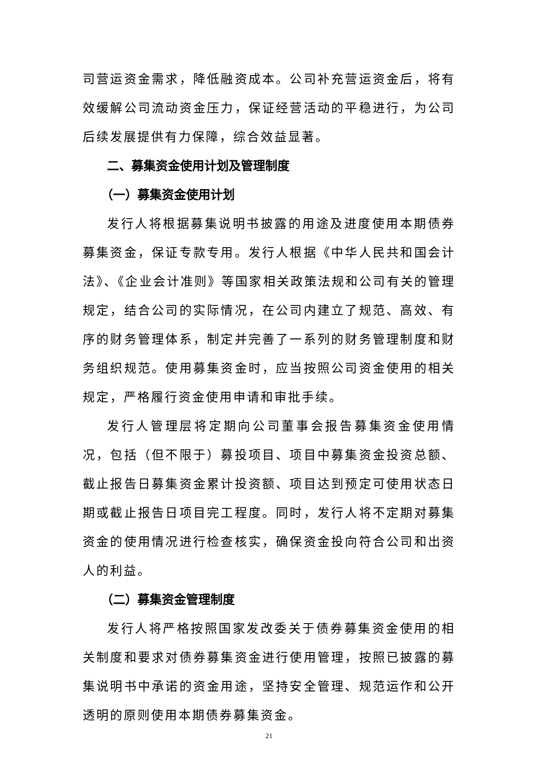司营运资金需求，降低融资成本。公司补充营运资金后，将有效缓解公司流动资金压力，保证经营活动的平稳进行，为公司后续发展提供有力保障，综合效益显著。
二、募集资金使用计划及管理制度
（一）募集资金使用计划
发行人将根据募集说明书披露的用途及进度使用本期债券募集资金，保证专款专用。发行人根据《中华人民共和国会计法》、《企业会计准则》等国家相关政策法规和公司有关的管理规定，结合公司的实际情况，在公司内建立了规范、高效、有序的财务管理体系，制定并完善了一系列的财务管理制度和财务组织规范。使用募集资金时，应当按照公司资金使用的相关规定，严格履行资金使用申请和审批手续。
发行人管理层将定期向公司董事会报告募集资金使用情况，包括（但不限于）募投项目、项目中募集资金投资总额、截止报告日募集资金累计投资额、项目达到预定可使用状态日期或截止报告日项目完工程度。同时，发行人将不定期对募集资金的使用情况进行检查核实，确保资金投向符合公司和出资人的利益。
（二）募集资金管理制度
发行人将严格按照国家发改委关于债券募集资金使用的相关制度和要求对债券募集资金进行使用管理，按照已披露的募集说明书中承诺的资金用途，坚持安全管理、规范运作和公开透明的原则使用本期债券募集资金。
21